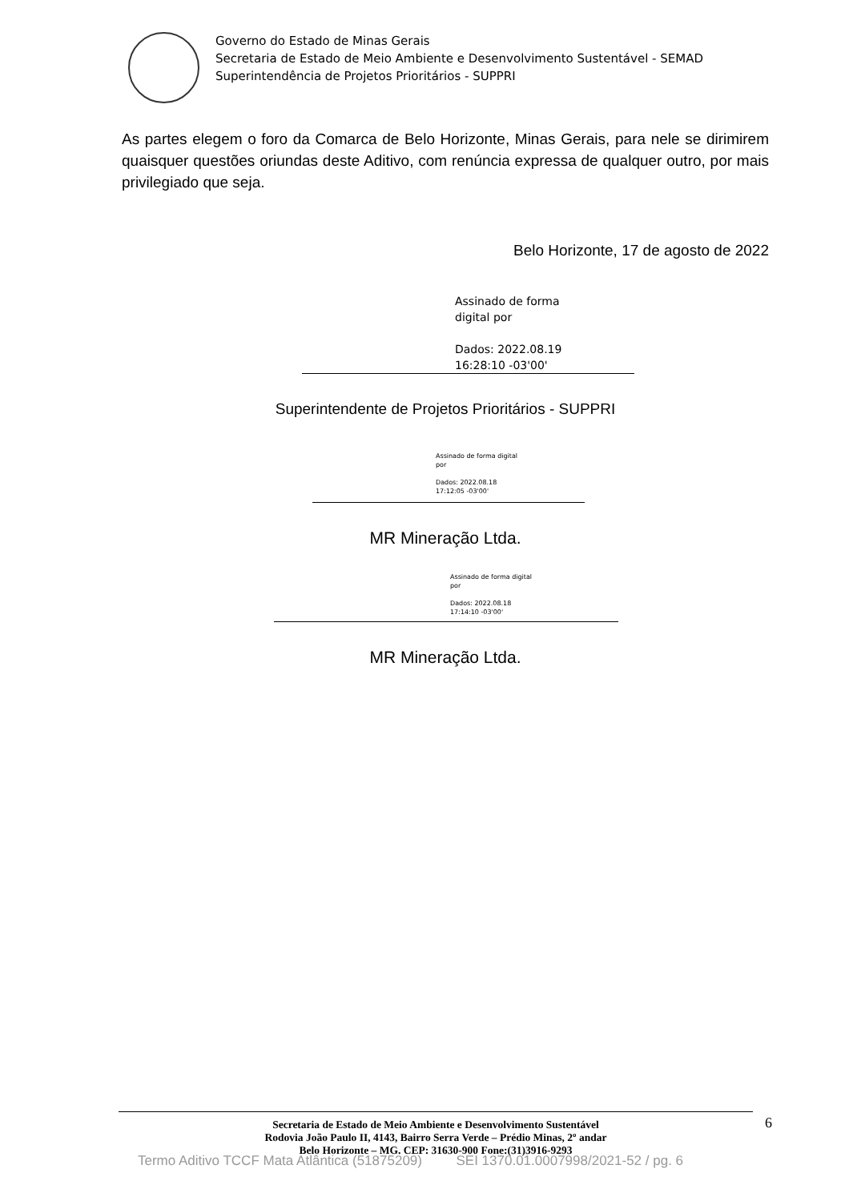Governo do Estado de Minas Gerais
Secretaria de Estado de Meio Ambiente e Desenvolvimento Sustentável - SEMAD
Superintendência de Projetos Prioritários - SUPPRI
As partes elegem o foro da Comarca de Belo Horizonte, Minas Gerais, para nele se dirimirem quaisquer questões oriundas deste Aditivo, com renúncia expressa de qualquer outro, por mais privilegiado que seja.
Belo Horizonte, 17 de agosto de 2022
Assinado de forma
digital por
Dados: 2022.08.19
16:28:10 -03'00'
Superintendente de Projetos Prioritários - SUPPRI
Assinado de forma digital
por
Dados: 2022.08.18
17:12:05 -03'00'
MR Mineração Ltda.
Assinado de forma digital
por
Dados: 2022.08.18
17:14:10 -03'00'
MR Mineração Ltda.
Secretaria de Estado de Meio Ambiente e Desenvolvimento Sustentável
Rodovia João Paulo II, 4143, Bairro Serra Verde – Prédio Minas, 2º andar
Belo Horizonte – MG. CEP: 31630-900 Fone:(31)3916-9293
6
Termo Aditivo TCCF Mata Atlântica (51875209) SEI 1370.01.0007998/2021-52 / pg. 6